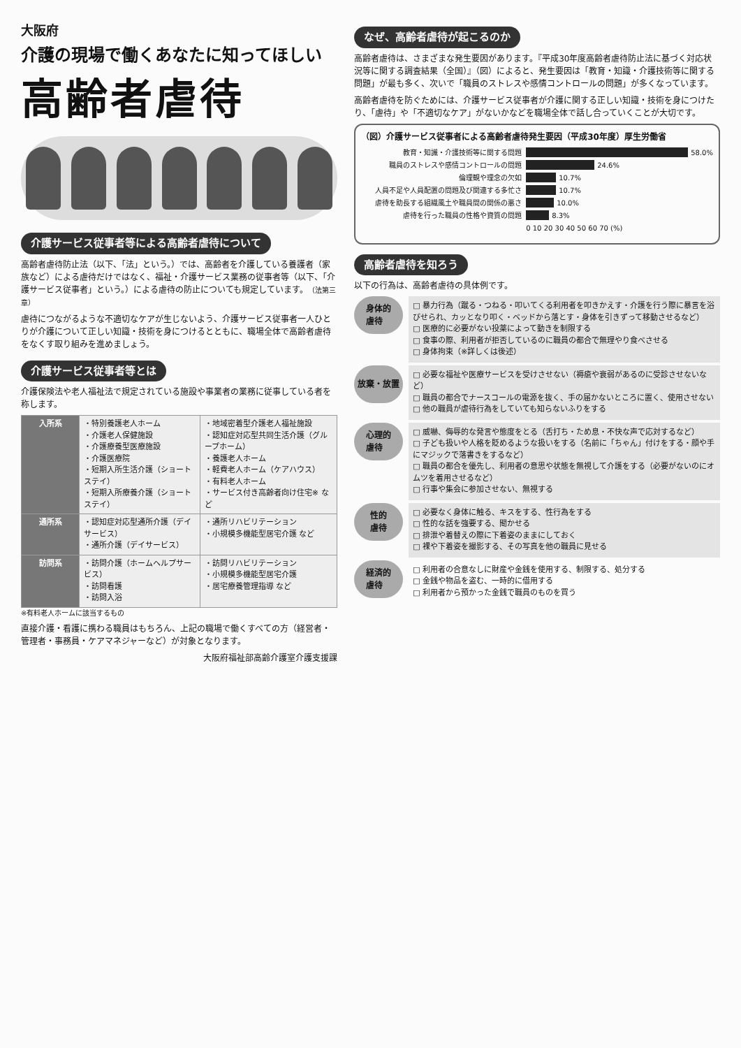大阪府
介護の現場で働くあなたに知ってほしい
高齢者虐待
介護サービス従事者等による高齢者虐待について
高齢者虐待防止法（以下、「法」という。）では、高齢者を介護している養護者（家族など）による虐待だけではなく、福祉・介護サービス業務の従事者等（以下、「介護サービス従事者」という。）による虐待の防止についても規定しています。（法第三章）
虐待につながるような不適切なケアが生じないよう、介護サービス従事者一人ひとりが介護について正しい知識・技術を身につけるとともに、職場全体で高齢者虐待をなくす取り組みを進めましょう。
介護サービス従事者等とは
介護保険法や老人福祉法で規定されている施設や事業者の業務に従事している者を称します。
| 入所系 | ・特別養護老人ホーム ・介護老人保健施設 ・介護療養型医療施設 ・介護医療院 ・短期入所生活介護（ショートステイ） ・短期入所療養介護（ショートステイ） | ・地域密着型介護老人福祉施設 ・認知症対応型共同生活介護（グループホーム） ・養護老人ホーム ・軽費老人ホーム（ケアハウス） ・有料老人ホーム ・サービス付き高齢者向け住宅※ など |
| 通所系 | ・認知症対応型通所介護（デイサービス） ・通所介護（デイサービス） | ・通所リハビリテーション ・小規模多機能型居宅介護 など |
| 訪問系 | ・訪問介護（ホームヘルプサービス） ・訪問看護 ・訪問入浴 | ・訪問リハビリテーション ・小規模多機能型居宅介護 ・居宅療養管理指導 など |
※有料老人ホームに該当するもの
直接介護・看護に携わる職員はもちろん、上記の職場で働くすべての方（経営者・管理者・事務員・ケアマネジャーなど）が対象となります。
大阪府福祉部高齢介護室介護支援課
なぜ、高齢者虐待が起こるのか
高齢者虐待は、さまざまな発生要因があります。『平成30年度高齢者虐待防止法に基づく対応状況等に関する調査結果（全国）』（図）によると、発生要因は「教育・知識・介護技術等に関する問題」が最も多く、次いで「職員のストレスや感情コントロールの問題」が多くなっています。
高齢者虐待を防ぐためには、介護サービス従事者が介護に関する正しい知識・技術を身につけたり、「虐待」や「不適切なケア」がないかなどを職場全体で話し合っていくことが大切です。
（図）介護サービス従事者による高齢者虐待発生要因（平成30年度）厚生労働省
教育・知識・介護技術等に関する問題 58.0%
職員のストレスや感情コントロールの問題 24.6%
倫理観や理念の欠如 10.7%
人員不足や人員配置の問題及び関連する多忙さ 10.7%
虐待を助長する組織風土や職員間の関係の悪さ 10.0%
虐待を行った職員の性格や資質の問題 8.3%
0 10 20 30 40 50 60 70 (%)
高齢者虐待を知ろう
以下の行為は、高齢者虐待の具体例です。
身体的
虐待
□ 暴力行為（蹴る・つねる・叩いてくる利用者を叩きかえす・介護を行う際に暴言を浴びせられ、カッとなり叩く・ベッドから落とす・身体を引きずって移動させるなど）
□ 医療的に必要がない投薬によって動きを制限する
□ 食事の際、利用者が拒否しているのに職員の都合で無理やり食べさせる
□ 身体拘束（※詳しくは後述）
放棄・放置
□ 必要な福祉や医療サービスを受けさせない（褥瘡や衰弱があるのに受診させないなど）
□ 職員の都合でナースコールの電源を抜く、手の届かないところに置く、使用させない
□ 他の職員が虐待行為をしていても知らないふりをする
心理的
虐待
□ 威嚇、侮辱的な発言や態度をとる（舌打ち・ため息・不快な声で応対するなど）
□ 子ども扱いや人格を貶めるような扱いをする（名前に「ちゃん」付けをする・顔や手にマジックで落書きをするなど）
□ 職員の都合を優先し、利用者の意思や状態を無視して介護をする（必要がないのにオムツを着用させるなど）
□ 行事や集会に参加させない、無視する
性的
虐待
□ 必要なく身体に触る、キスをする、性行為をする
□ 性的な話を強要する、聞かせる
□ 排泄や着替えの際に下着姿のままにしておく
□ 裸や下着姿を撮影する、その写真を他の職員に見せる
経済的
虐待
□ 利用者の合意なしに財産や金銭を使用する、制限する、処分する
□ 金銭や物品を盗む、一時的に借用する
□ 利用者から預かった金銭で職員のものを買う